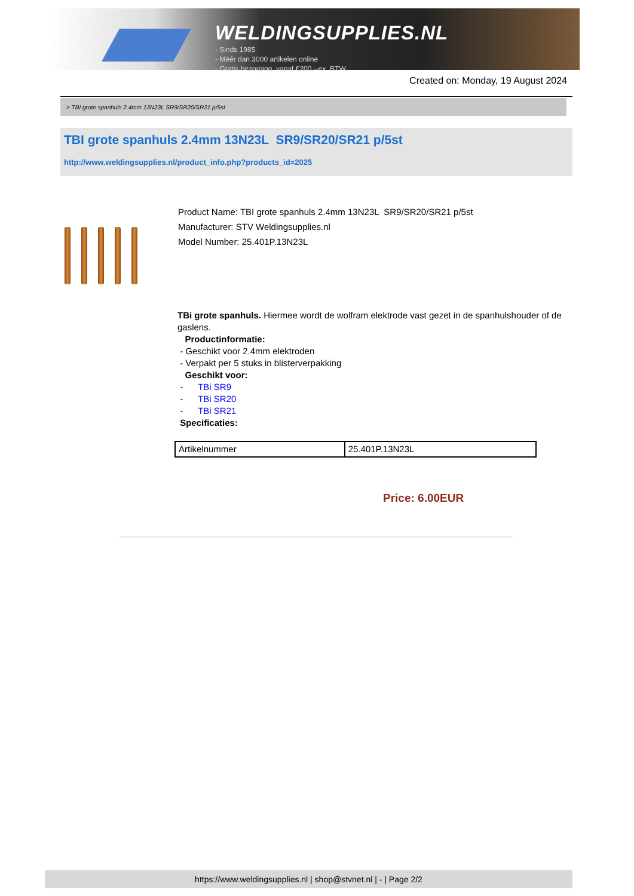WELDINGSUPPLIES.NL
- Sinds 1985
- Méér dan 3000 artikelen online
- Gratis bezorging, vanaf €200,--ex. BTW
Created on: Monday, 19 August 2024
> TBI grote spanhuls 2.4mm 13N23L SR9/SR20/SR21 p/5st
TBI grote spanhuls 2.4mm 13N23L SR9/SR20/SR21 p/5st
http://www.weldingsupplies.nl/product_info.php?products_id=2025
Product Name: TBI grote spanhuls 2.4mm 13N23L SR9/SR20/SR21 p/5st
Manufacturer: STV Weldingsupplies.nl
Model Number: 25.401P.13N23L
TBi grote spanhuls. Hiermee wordt de wolfram elektrode vast gezet in de spanhulshouder of de gaslens.
Productinformatie:
- Geschikt voor 2.4mm elektroden
- Verpakt per 5 stuks in blisterverpakking
Geschikt voor:
- TBi SR9
- TBi SR20
- TBi SR21
Specificaties:
| Artikelnummer | 25.401P.13N23L |
Price: 6.00EUR
https://www.weldingsupplies.nl | shop@stvnet.nl | - | Page 2/2